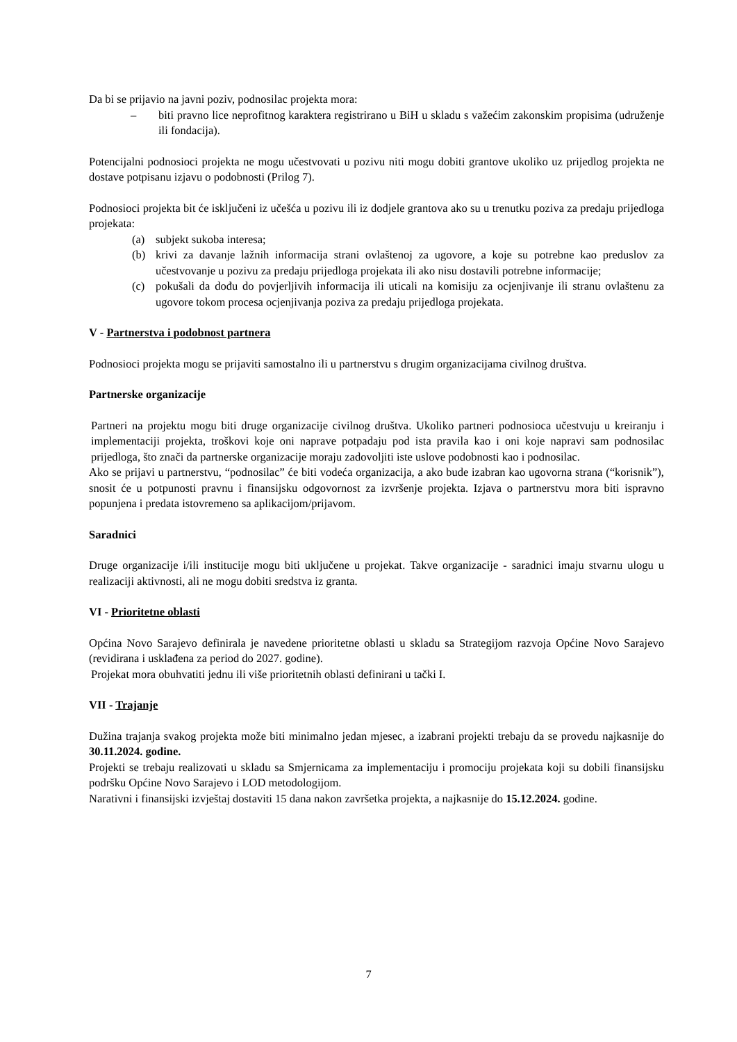Da bi se prijavio na javni poziv, podnosilac projekta mora:
– biti pravno lice neprofitnog karaktera registrirano u BiH u skladu s važećim zakonskim propisima (udruženje ili fondacija).
Potencijalni podnosioci projekta ne mogu učestvovati u pozivu niti mogu dobiti grantove ukoliko uz prijedlog projekta ne dostave potpisanu izjavu o podobnosti (Prilog 7).
Podnosioci projekta bit će isključeni iz učešća u pozivu ili iz dodjele grantova ako su u trenutku poziva za predaju prijedloga projekata:
(a) subjekt sukoba interesa;
(b) krivi za davanje lažnih informacija strani ovlaštenoj za ugovore, a koje su potrebne kao preduslov za učestvovanje u pozivu za predaju prijedloga projekata ili ako nisu dostavili potrebne informacije;
(c) pokušali da dođu do povjerljivih informacija ili uticali na komisiju za ocjenjivanje ili stranu ovlaštenu za ugovore tokom procesa ocjenjivanja poziva za predaju prijedloga projekata.
V - Partnerstva i podobnost partnera
Podnosioci projekta mogu se prijaviti samostalno ili u partnerstvu s drugim organizacijama civilnog društva.
Partnerske organizacije
Partneri na projektu mogu biti druge organizacije civilnog društva. Ukoliko partneri podnosioca učestvuju u kreiranju i implementaciji projekta, troškovi koje oni naprave potpadaju pod ista pravila kao i oni koje napravi sam podnosilac prijedloga, što znači da partnerske organizacije moraju zadovoljiti iste uslove podobnosti kao i podnosilac.
Ako se prijavi u partnerstvu, “podnosilac” će biti vodeća organizacija, a ako bude izabran kao ugovorna strana (“korisnik”), snosit će u potpunosti pravnu i finansijsku odgovornost za izvršenje projekta. Izjava o partnerstvu mora biti ispravno popunjena i predata istovremeno sa aplikacijom/prijavom.
Saradnici
Druge organizacije i/ili institucije mogu biti uključene u projekat. Takve organizacije - saradnici imaju stvarnu ulogu u realizaciji aktivnosti, ali ne mogu dobiti sredstva iz granta.
VI - Prioritetne oblasti
Općina Novo Sarajevo definirala je navedene prioritetne oblasti u skladu sa Strategijom razvoja Općine Novo Sarajevo (revidirana i usklađena za period do 2027. godine).
Projekat mora obuhvatiti jednu ili više prioritetnih oblasti definirani u tački I.
VII - Trajanje
Dužina trajanja svakog projekta može biti minimalno jedan mjesec, a izabrani projekti trebaju da se provedu najkasnije do 30.11.2024. godine.
Projekti se trebaju realizovati u skladu sa Smjernicama za implementaciju i promociju projekata koji su dobili finansijsku podršku Općine Novo Sarajevo i LOD metodologijom.
Narativni i finansijski izvještaj dostaviti 15 dana nakon završetka projekta, a najkasnije do 15.12.2024. godine.
7